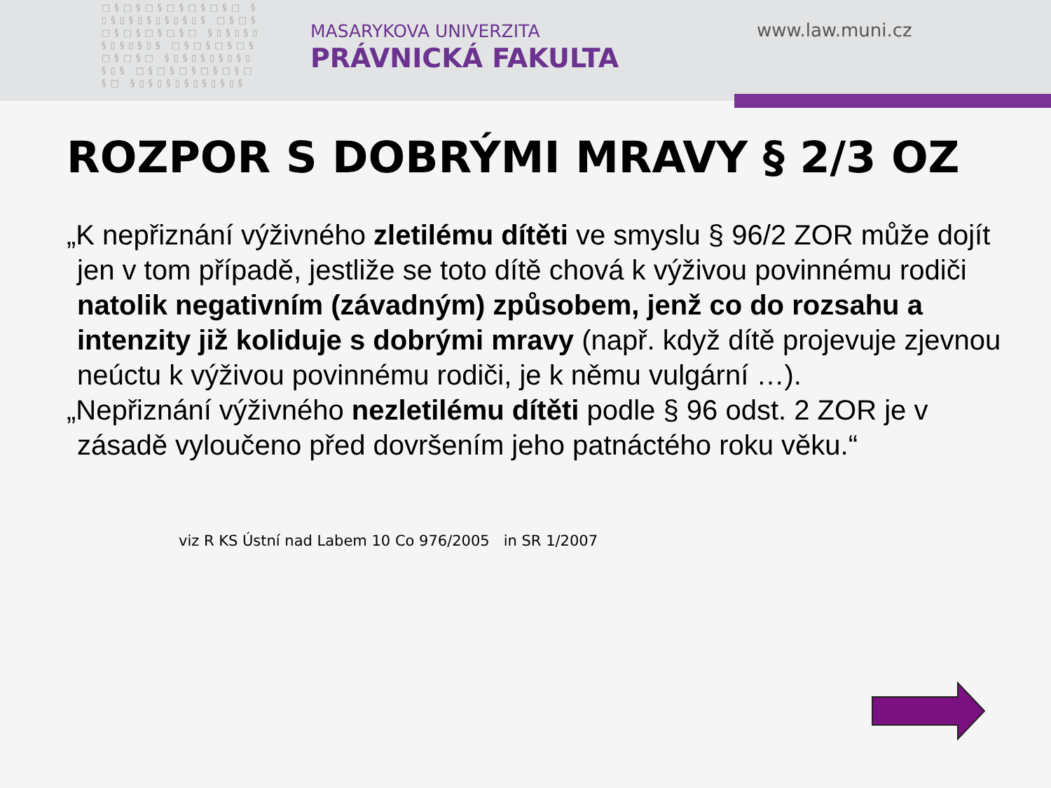□§□§□§□§□§□§□ §▯§▯§▯§▯§▯§▯§ □§□§□§□§□§□§□ §▯§▯§▯§▯§▯§▯§ □§□§□§□§□§□§□ §▯§▯§▯§▯§▯§▯§ □§□§□§□§□§□§□ §▯§▯§▯§▯§▯§▯§
MASARYKOVA UNIVERZITA
PRÁVNICKÁ FAKULTA
www.law.muni.cz
ROZPOR S DOBRÝMI MRAVY § 2/3 OZ
„K nepřiznání výživného zletilému dítěti ve smyslu § 96/2 ZOR může dojít jen v tom případě, jestliže se toto dítě chová k výživou povinnému rodiči natolik negativním (závadným) způsobem, jenž co do rozsahu a intenzity již koliduje s dobrými mravy (např. když dítě projevuje zjevnou neúctu k výživou povinnému rodiči, je k němu vulgární …).
„Nepřiznání výživného nezletilému dítěti podle § 96 odst. 2 ZOR je v zásadě vyloučeno před dovršením jeho patnáctého roku věku.“
viz R KS Ústní nad Labem 10 Co 976/2005 in SR 1/2007